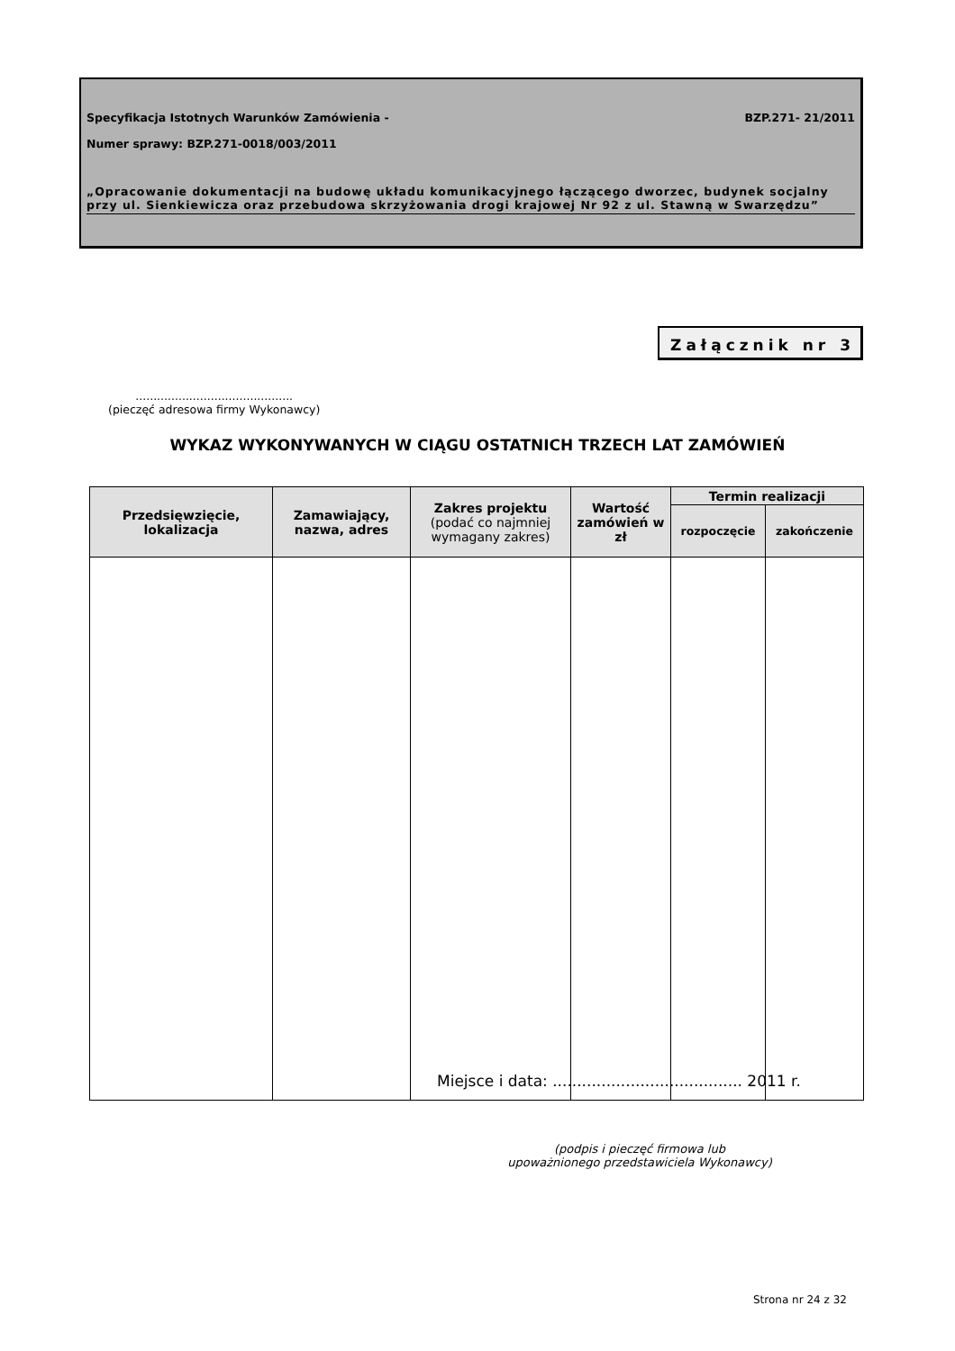Specyfikacja Istotnych Warunków Zamówienia - BZP.271- 21/2011
Numer sprawy: BZP.271-0018/003/2011
„Opracowanie dokumentacji na budowę układu komunikacyjnego łączącego dworzec, budynek socjalny przy ul. Sienkiewicza oraz przebudowa skrzyżowania drogi krajowej Nr 92 z ul. Stawną w Swarzędzu”
Załącznik nr 3
............................................
(pieczęć adresowa firmy Wykonawcy)
WYKAZ WYKONYWANYCH W CIĄGU OSTATNICH TRZECH LAT ZAMÓWIEŃ
| Przedsięwzięcie, lokalizacja | Zamawiający, nazwa, adres | Zakres projektu (podać co najmniej wymagany zakres) | Wartość zamówień w zł | Termin realizacji | |
| --- | --- | --- | --- | --- | --- |
| | | | | rozpoczęcie | zakończenie |
Miejsce i data: ....................................... 2011 r.
(podpis i pieczęć firmowa lub
upoważnionego przedstawiciela Wykonawcy)
Strona nr 24 z 32